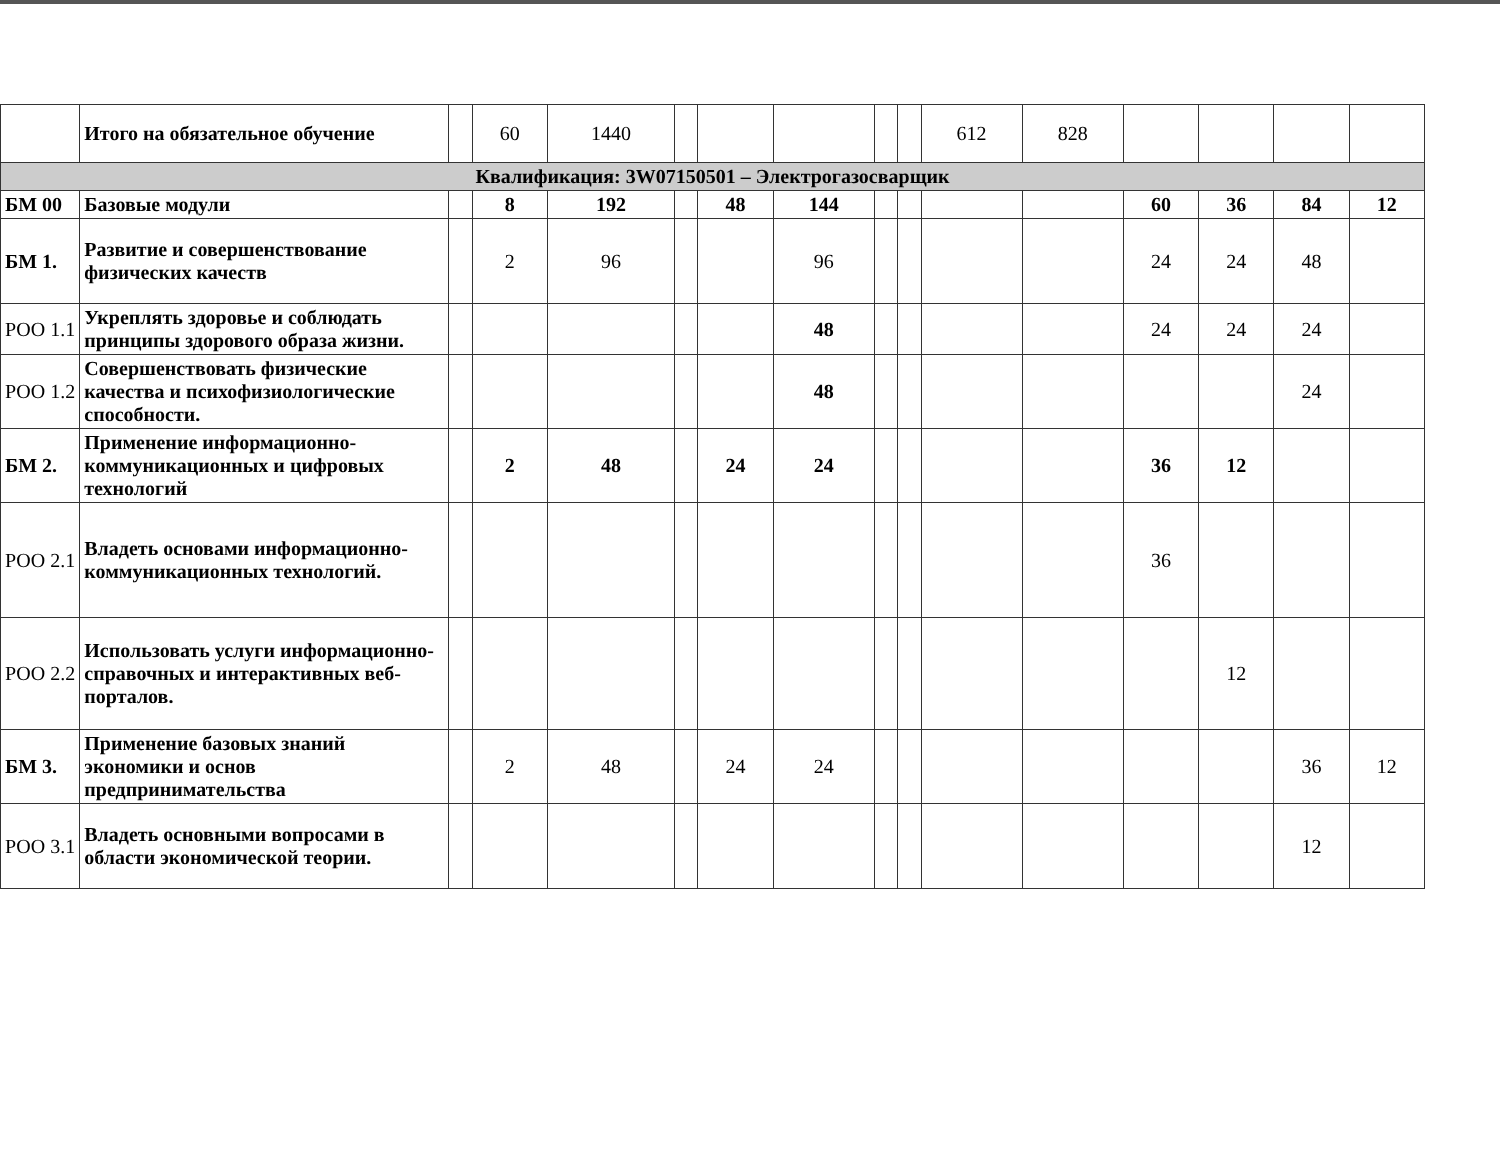| | Итого на обязательное обучение | | 60 | 1440 | | | | | | 612 | 828 | | | | |
| Квалификация: 3W07150501 – Электрогазосварщик | | | | | | | | | | | | | | | |
| БМ 00 | Базовые модули | | 8 | 192 | | 48 | 144 | | | | | 60 | 36 | 84 | 12 |
| БМ 1. | Развитие и совершенствование физических качеств | | 2 | 96 | | | 96 | | | | | 24 | 24 | 48 | |
| РОО 1.1 | Укреплять здоровье и соблюдать принципы здорового образа жизни. | | | | | | 48 | | | | | 24 | 24 | 24 | |
| РОО 1.2 | Совершенствовать физические качества и психофизиологические способности. | | | | | | 48 | | | | | | | 24 | |
| БМ 2. | Применение информационно-коммуникационных и цифровых технологий | | 2 | 48 | | 24 | 24 | | | | | 36 | 12 | | |
| РОО 2.1 | Владеть основами информационно-коммуникационных технологий. | | | | | | | | | | | 36 | | | |
| РОО 2.2 | Использовать услуги информационно-справочных и интерактивных веб-порталов. | | | | | | | | | | | | 12 | | |
| БМ 3. | Применение базовых знаний экономики и основ предпринимательства | | 2 | 48 | | 24 | 24 | | | | | | | 36 | 12 |
| РОО 3.1 | Владеть основными вопросами в области экономической теории. | | | | | | | | | | | | | 12 | |